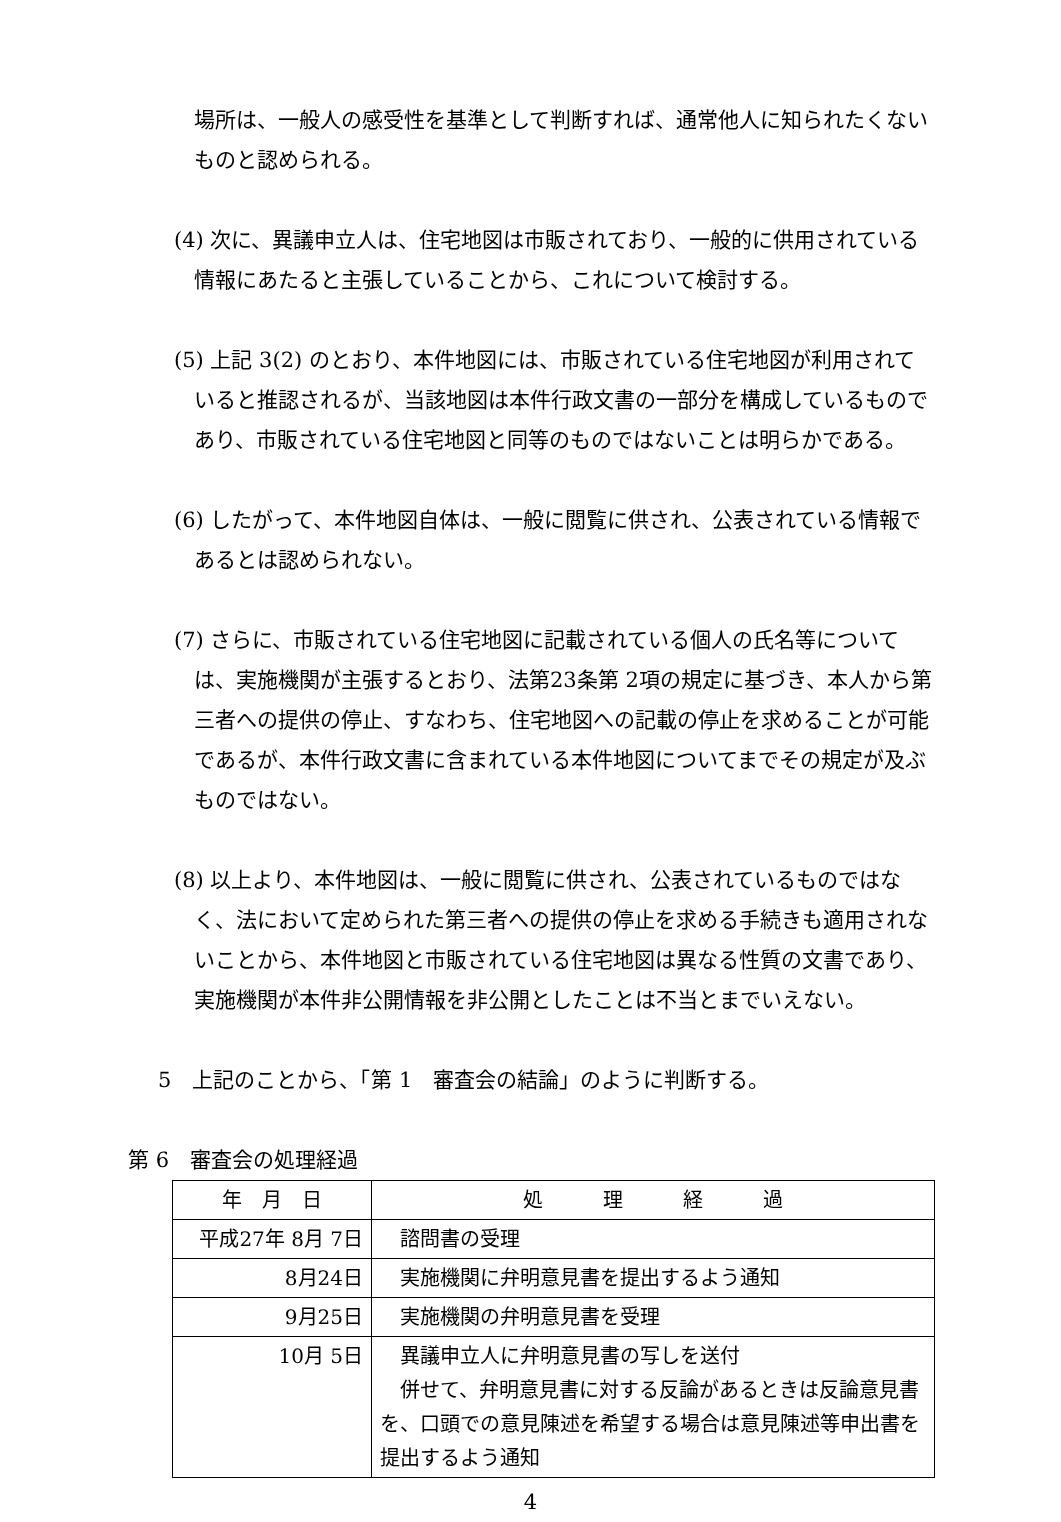場所は、一般人の感受性を基準として判断すれば、通常他人に知られたくないものと認められる。
(4) 次に、異議申立人は、住宅地図は市販されており、一般的に供用されている情報にあたると主張していることから、これについて検討する。
(5) 上記 3(2) のとおり、本件地図には、市販されている住宅地図が利用されていると推認されるが、当該地図は本件行政文書の一部分を構成しているものであり、市販されている住宅地図と同等のものではないことは明らかである。
(6) したがって、本件地図自体は、一般に閲覧に供され、公表されている情報であるとは認められない。
(7) さらに、市販されている住宅地図に記載されている個人の氏名等については、実施機関が主張するとおり、法第23条第 2項の規定に基づき、本人から第三者への提供の停止、すなわち、住宅地図への記載の停止を求めることが可能であるが、本件行政文書に含まれている本件地図についてまでその規定が及ぶものではない。
(8) 以上より、本件地図は、一般に閲覧に供され、公表されているものではなく、法において定められた第三者への提供の停止を求める手続きも適用されないことから、本件地図と市販されている住宅地図は異なる性質の文書であり、実施機関が本件非公開情報を非公開としたことは不当とまでいえない。
5　上記のことから、「第 1　審査会の結論」のように判断する。
第 6　審査会の処理経過
| 年 月 日 | 処 理 経 過 |
| --- | --- |
| 平成27年 8月 7日 | 諮問書の受理 |
| 8月24日 | 実施機関に弁明意見書を提出するよう通知 |
| 9月25日 | 実施機関の弁明意見書を受理 |
| 10月 5日 | 異議申立人に弁明意見書の写しを送付 併せて、弁明意見書に対する反論があるときは反論意見書を、口頭での意見陳述を希望する場合は意見陳述等申出書を提出するよう通知 |
4